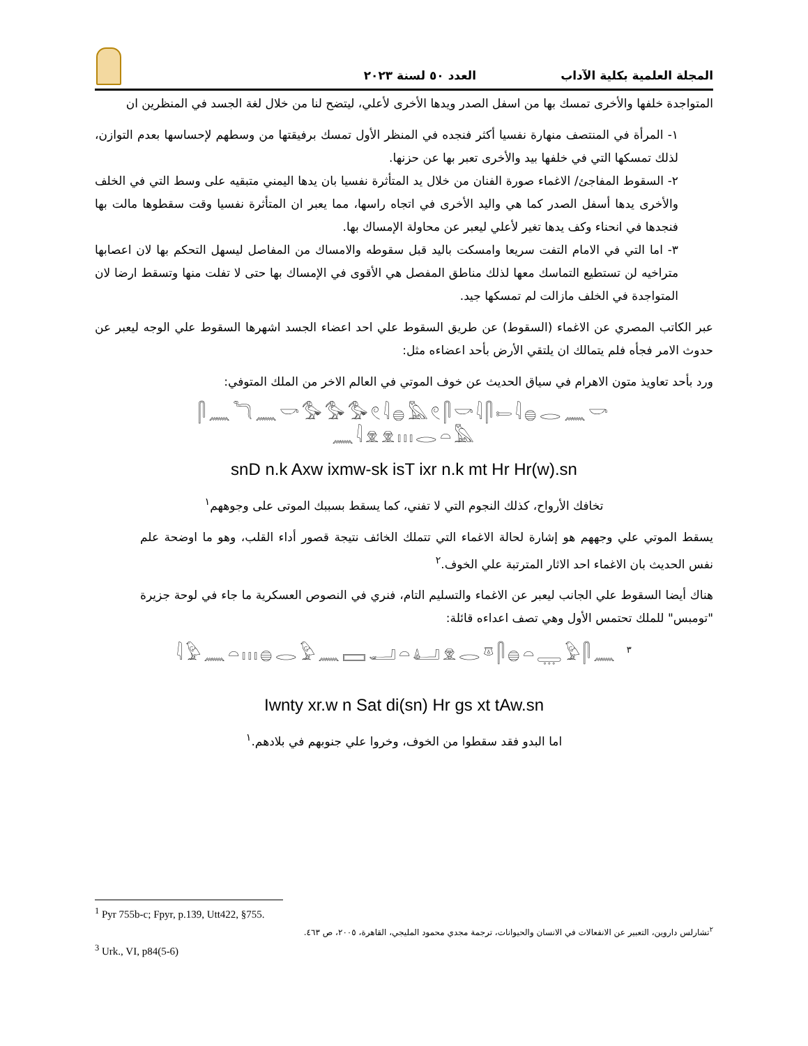المجلة العلمية بكلية الآداب العدد ٥٠ لسنة ٢٠٢٣
المتواجدة خلفها والأخرى تمسك بها من اسفل الصدر ويدها الأخرى لأعلي، ليتضح لنا من خلال لغة الجسد في المنظرين ان
١- المرأة في المنتصف منهارة نفسيا أكثر فنجده في المنظر الأول تمسك برفيقتها من وسطهم لإحساسها بعدم التوازن، لذلك تمسكها التي في خلفها بيد والأخرى تعبر بها عن حزنها.
٢- السقوط المفاجئ/ الاغماء صورة الفنان من خلال يد المتأثرة نفسيا بان يدها اليمني متبقيه على وسط التي في الخلف والأخرى يدها أسفل الصدر كما هي واليد الأخرى في اتجاه راسها، مما يعبر ان المتأثرة نفسيا وقت سقطوها مالت بها فنجدها في انحناء وكف يدها تغير لأعلي ليعبر عن محاولة الإمساك بها.
٣- اما التي في الامام التفت سريعا وامسكت باليد قبل سقوطه والامساك من المفاصل ليسهل التحكم بها لان اعصابها متراخيه لن تستطيع التماسك معها لذلك مناطق المفصل هي الأقوى في الإمساك بها حتى لا تفلت منها وتسقط ارضا لان المتواجدة في الخلف مازالت لم تمسكها جيد.
عبر الكاتب المصري عن الاغماء (السقوط) عن طريق السقوط علي احد اعضاء الجسد اشهرها السقوط علي الوجه ليعبر عن حدوث الامر فجأه فلم يتمالك ان يلتقي الأرض بأحد اعضاءه مثل:
ورد بأحد تعاويذ متون الاهرام في سياق الحديث عن خوف الموتي في العالم الاخر من الملك المتوفي:
𓋴𓈖𓆓𓈖𓎡𓅜𓅜𓅜𓏲𓇋𓐍𓅓𓏲𓋴𓎡𓇋𓋴𓍿𓇋𓐍𓂋𓈖𓎡
𓈖𓇋𓁷𓁷𓏥𓂋𓏏𓅓
snD n.k Axw ixmw-sk isT ixr n.k mt Hr Hr(w).sn
تخافك الأرواح، كذلك النجوم التي لا تفني، كما يسقط بسببك الموتى على وجوههم<sup>١</sup>
يسقط الموتي علي وجههم هو إشارة لحالة الاغماء التي تتملك الخائف نتيجة قصور أداء القلب، وهو ما اوضحة علم نفس الحديث بان الاغماء احد الاثار المترتبة علي الخوف.<sup>٢</sup>
هناك أيضا السقوط علي الجانب ليعبر عن الاغماء والتسليم التام، فنري في النصوص العسكرية ما جاء في لوحة جزيرة "تومبس" للملك تحتمس الأول وهي تصف اعداءه قائلة:
𓇋𓅱𓈖𓏏𓏥𓐍𓂋𓅱𓈖𓈙𓂝𓏏𓂞𓁷𓂋𓎼𓋴𓐍𓏏𓇾𓅱𓋴𓈖 <sup>٣</sup>
Iwnty xr.w n Sat di(sn) Hr gs xt tAw.sn
اما البدو فقد سقطوا من الخوف، وخروا علي جنوبهم في بلادهم.<sup>١</sup>
<sup>1</sup> Pyr 755b-c; Fpyr, p.139, Utt422, §755.
<sup>٢</sup> تشارلس داروين، التعبير عن الانفعالات في الانسان والحيوانات، ترجمة مجدي محمود المليجي، القاهرة، ٢٠٠٥، ص ٤٦٣.
<sup>3</sup> Urk., VI, p84(5-6)